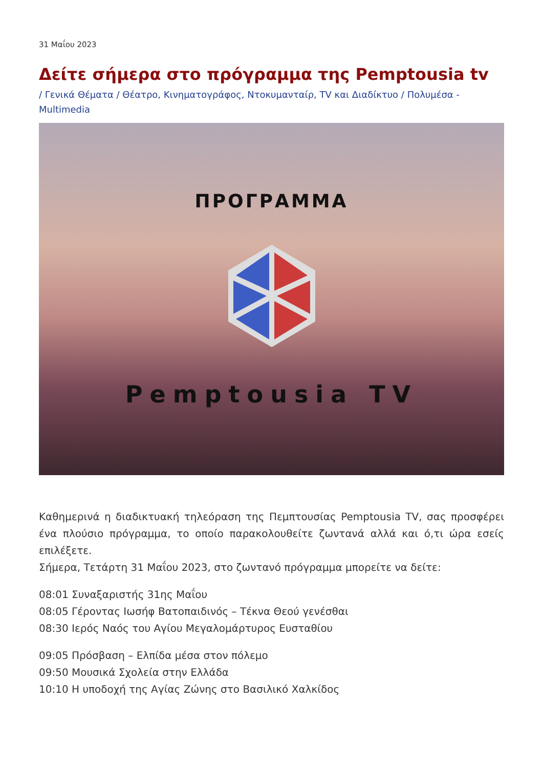31 Μαΐου 2023
Δείτε σήμερα στο πρόγραμμα της Pemptousia tv
/ Γενικά Θέματα / Θέατρο, Κινηματογράφος, Ντοκυμανταίρ, TV και Διαδίκτυο / Πολυμέσα - Multimedia
ΠΡΟΓΡΑΜΜΑ
Pemptousia TV
Καθημερινά η διαδικτυακή τηλεόραση της Πεμπτουσίας Pemptousia TV, σας προσφέρει ένα πλούσιο πρόγραμμα, το οποίο παρακολουθείτε ζωντανά αλλά και ό,τι ώρα εσείς επιλέξετε.
Σήμερα, Τετάρτη 31 Μαΐου 2023, στο ζωντανό πρόγραμμα μπορείτε να δείτε:
08:01 Συναξαριστής 31ης Μαΐου
08:05 Γέροντας Ιωσήφ Βατοπαιδινός – Τέκνα Θεού γενέσθαι
08:30 Ιερός Ναός του Αγίου Μεγαλομάρτυρος Ευσταθίου
09:05 Πρόσβαση – Ελπίδα μέσα στον πόλεμο
09:50 Μουσικά Σχολεία στην Ελλάδα
10:10 Η υποδοχή της Αγίας Ζώνης στο Βασιλικό Χαλκίδος